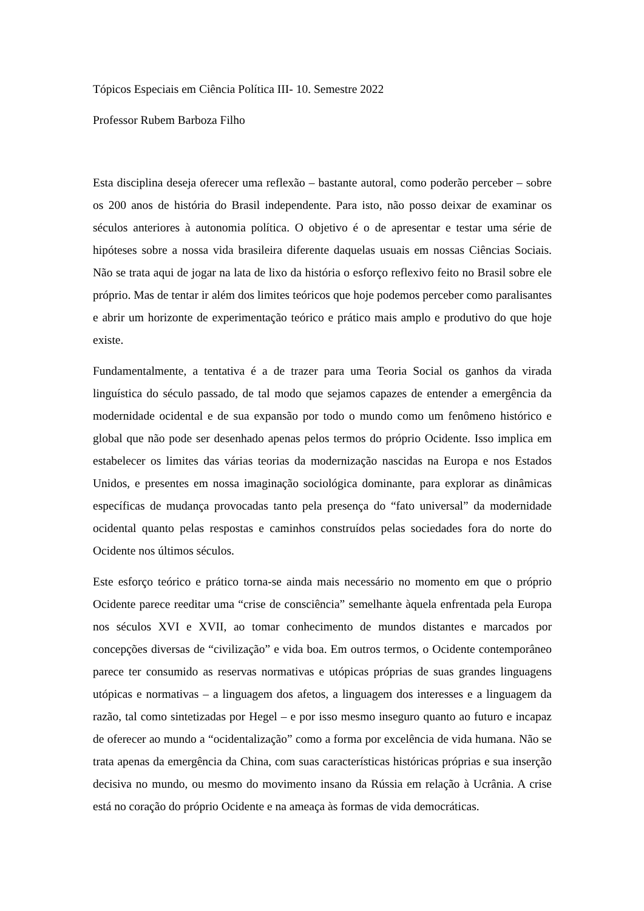Tópicos Especiais em Ciência Política III- 10. Semestre 2022
Professor Rubem Barboza Filho
Esta disciplina deseja oferecer uma reflexão – bastante autoral, como poderão perceber – sobre os 200 anos de história do Brasil independente. Para isto, não posso deixar de examinar os séculos anteriores à autonomia política. O objetivo é o de apresentar e testar uma série de hipóteses sobre a nossa vida brasileira diferente daquelas usuais em nossas Ciências Sociais. Não se trata aqui de jogar na lata de lixo da história o esforço reflexivo feito no Brasil sobre ele próprio. Mas de tentar ir além dos limites teóricos que hoje podemos perceber como paralisantes e abrir um horizonte de experimentação teórico e prático mais amplo e produtivo do que hoje existe.
Fundamentalmente, a tentativa é a de trazer para uma Teoria Social os ganhos da virada linguística do século passado, de tal modo que sejamos capazes de entender a emergência da modernidade ocidental e de sua expansão por todo o mundo como um fenômeno histórico e global que não pode ser desenhado apenas pelos termos do próprio Ocidente. Isso implica em estabelecer os limites das várias teorias da modernização nascidas na Europa e nos Estados Unidos, e presentes em nossa imaginação sociológica dominante, para explorar as dinâmicas específicas de mudança provocadas tanto pela presença do “fato universal” da modernidade ocidental quanto pelas respostas e caminhos construídos pelas sociedades fora do norte do Ocidente nos últimos séculos.
Este esforço teórico e prático torna-se ainda mais necessário no momento em que o próprio Ocidente parece reeditar uma “crise de consciência” semelhante àquela enfrentada pela Europa nos séculos XVI e XVII, ao tomar conhecimento de mundos distantes e marcados por concepções diversas de “civilização” e vida boa. Em outros termos, o Ocidente contemporâneo parece ter consumido as reservas normativas e utópicas próprias de suas grandes linguagens utópicas e normativas – a linguagem dos afetos, a linguagem dos interesses e a linguagem da razão, tal como sintetizadas por Hegel – e por isso mesmo inseguro quanto ao futuro e incapaz de oferecer ao mundo a “ocidentalização” como a forma por excelência de vida humana. Não se trata apenas da emergência da China, com suas características históricas próprias e sua inserção decisiva no mundo, ou mesmo do movimento insano da Rússia em relação à Ucrânia. A crise está no coração do próprio Ocidente e na ameaça às formas de vida democráticas.